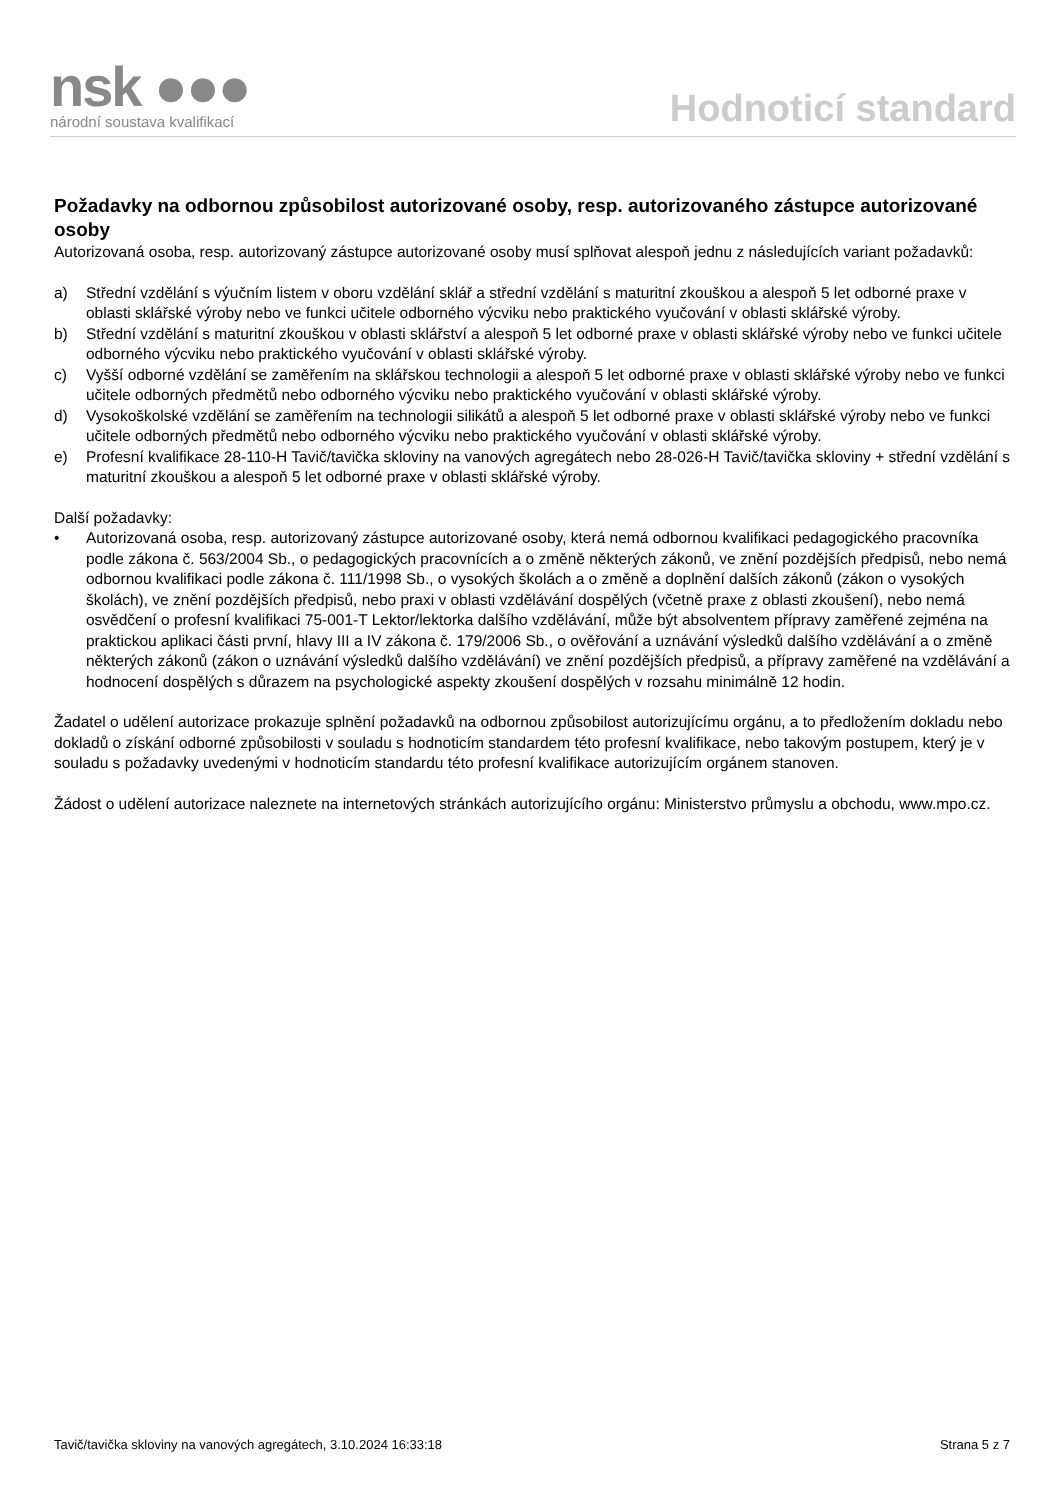nsk ●●●
národní soustava kvalifikací
Hodnoticí standard
Požadavky na odbornou způsobilost autorizované osoby, resp. autorizovaného zástupce autorizované osoby
Autorizovaná osoba, resp. autorizovaný zástupce autorizované osoby musí splňovat alespoň jednu z následujících variant požadavků:
a) Střední vzdělání s výučním listem v oboru vzdělání sklář a střední vzdělání s maturitní zkouškou a alespoň 5 let odborné praxe v oblasti sklářské výroby nebo ve funkci učitele odborného výcviku nebo praktického vyučování v oblasti sklářské výroby.
b) Střední vzdělání s maturitní zkouškou v oblasti sklářství a alespoň 5 let odborné praxe v oblasti sklářské výroby nebo ve funkci učitele odborného výcviku nebo praktického vyučování v oblasti sklářské výroby.
c) Vyšší odborné vzdělání se zaměřením na sklářskou technologii a alespoň 5 let odborné praxe v oblasti sklářské výroby nebo ve funkci učitele odborných předmětů nebo odborného výcviku nebo praktického vyučování v oblasti sklářské výroby.
d) Vysokoškolské vzdělání se zaměřením na technologii silikátů a alespoň 5 let odborné praxe v oblasti sklářské výroby nebo ve funkci učitele odborných předmětů nebo odborného výcviku nebo praktického vyučování v oblasti sklářské výroby.
e) Profesní kvalifikace 28-110-H Tavič/tavička skloviny na vanových agregátech nebo 28-026-H Tavič/tavička skloviny + střední vzdělání s maturitní zkouškou a alespoň 5 let odborné praxe v oblasti sklářské výroby.
Další požadavky:
• Autorizovaná osoba, resp. autorizovaný zástupce autorizované osoby, která nemá odbornou kvalifikaci pedagogického pracovníka podle zákona č. 563/2004 Sb., o pedagogických pracovnících a o změně některých zákonů, ve znění pozdějších předpisů, nebo nemá odbornou kvalifikaci podle zákona č. 111/1998 Sb., o vysokých školách a o změně a doplnění dalších zákonů (zákon o vysokých školách), ve znění pozdějších předpisů, nebo praxi v oblasti vzdělávání dospělých (včetně praxe z oblasti zkoušení), nebo nemá osvědčení o profesní kvalifikaci 75-001-T Lektor/lektorka dalšího vzdělávání, může být absolventem přípravy zaměřené zejména na praktickou aplikaci části první, hlavy III a IV zákona č. 179/2006 Sb., o ověřování a uznávání výsledků dalšího vzdělávání a o změně některých zákonů (zákon o uznávání výsledků dalšího vzdělávání) ve znění pozdějších předpisů, a přípravy zaměřené na vzdělávání a hodnocení dospělých s důrazem na psychologické aspekty zkoušení dospělých v rozsahu minimálně 12 hodin.
Žadatel o udělení autorizace prokazuje splnění požadavků na odbornou způsobilost autorizujícímu orgánu, a to předložením dokladu nebo dokladů o získání odborné způsobilosti v souladu s hodnoticím standardem této profesní kvalifikace, nebo takovým postupem, který je v souladu s požadavky uvedenými v hodnoticím standardu této profesní kvalifikace autorizujícím orgánem stanoven.
Žádost o udělení autorizace naleznete na internetových stránkách autorizujícího orgánu: Ministerstvo průmyslu a obchodu, www.mpo.cz.
Tavič/tavička skloviny na vanových agregátech, 3.10.2024 16:33:18 Strana 5 z 7